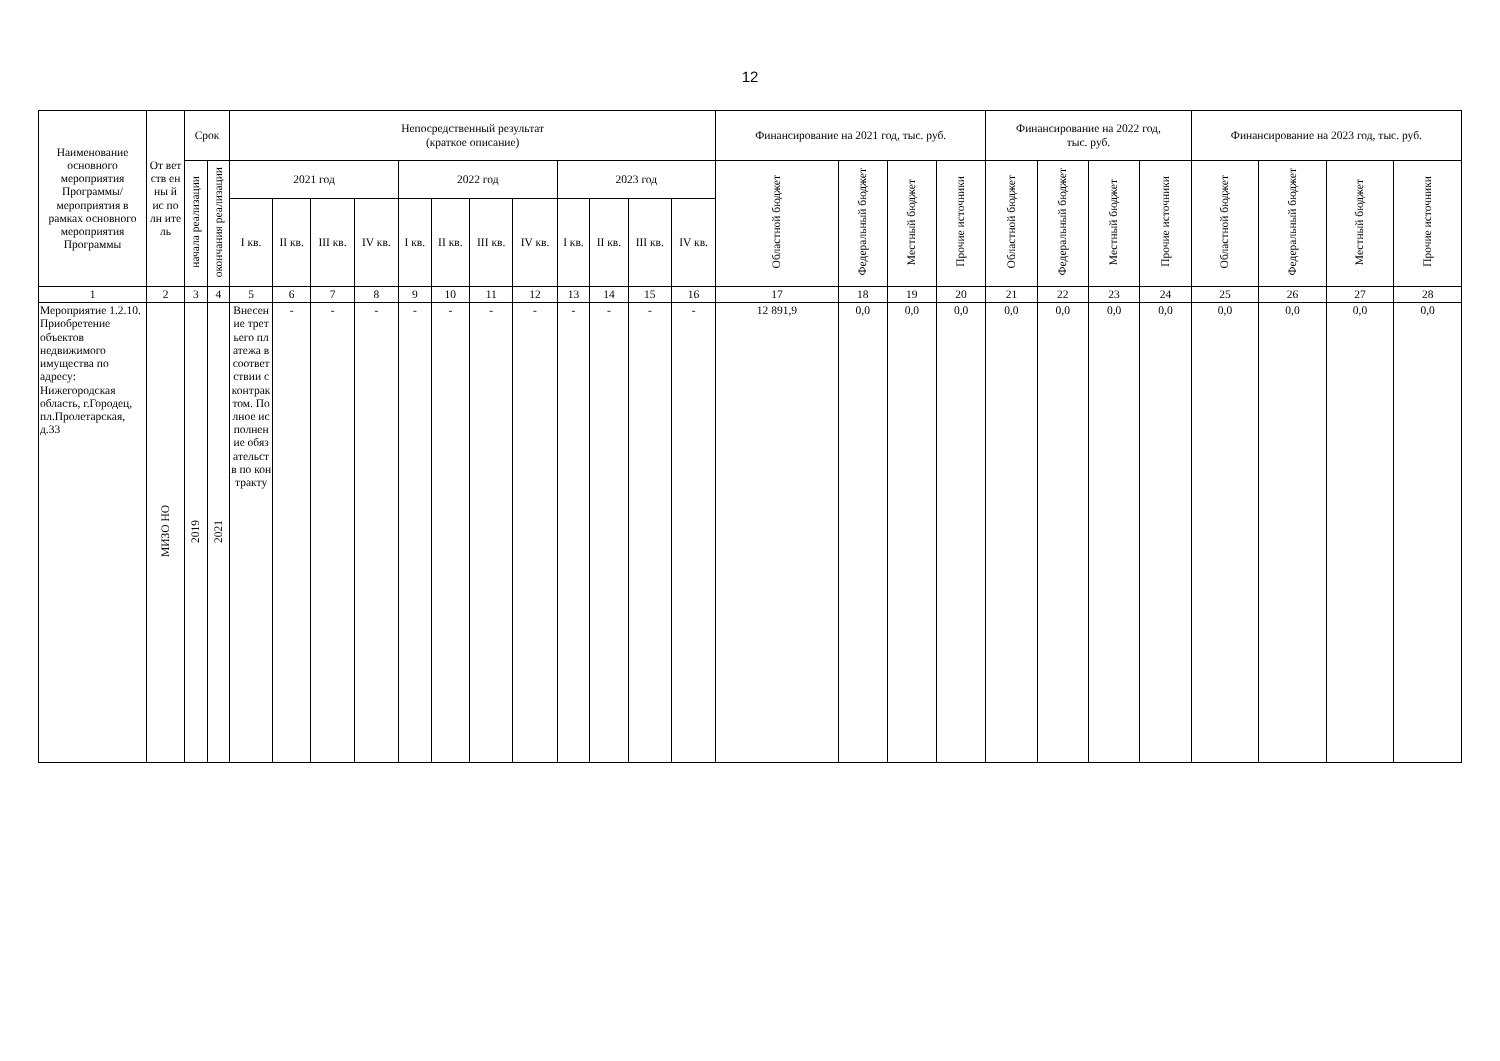12
| Наименование основного мероприятия Программы/ мероприятия в рамках основного мероприятия Программы | От вет ств ен ны й ис по лн ите ль | Срок | | Непосредственный результат (краткое описание) | | | | | | | | | | | | Финансирование на 2021 год, тыс. руб. | | | | Финансирование на 2022 год, тыс. руб. | | | | Финансирование на 2023 год, тыс. руб. | | | |
| --- | --- | --- | --- | --- | --- | --- | --- | --- | --- | --- | --- | --- | --- | --- | --- | --- | --- | --- | --- | --- | --- | --- | --- | --- | --- | --- | --- |
| | | начала реализации | окончания реализации | 2021 год | | | | 2022 год | | | | 2023 год | | | | Областной бюджет | Федеральный бюджет | Местный бюджет | Прочие источники | Областной бюджет | Федеральный бюджет | Местный бюджет | Прочие источники | Областной бюджет | Федеральный бюджет | Местный бюджет | Прочие источники |
| | | | | I кв. | II кв. | III кв. | IV кв. | I кв. | II кв. | III кв. | IV кв. | I кв. | II кв. | III кв. | IV кв. | | | | | | | | | | | | |
| 1 | 2 | 3 | 4 | 5 | 6 | 7 | 8 | 9 | 10 | 11 | 12 | 13 | 14 | 15 | 16 | 17 | 18 | 19 | 20 | 21 | 22 | 23 | 24 | 25 | 26 | 27 | 28 |
| Мероприятие 1.2.10. Приобретение объектов недвижимого имущества по адресу: Нижегородская область, г.Городец, пл.Пролетарская, д.33 | МИЗО НО | 2019 | 2021 | Внесение третьего платежа в соответствии с контрактом. Полное исполнение обязательств по контракту | - | - | - | - | - | - | - | - | - | - | - | 12 891,9 | 0,0 | 0,0 | 0,0 | 0,0 | 0,0 | 0,0 | 0,0 | 0,0 | 0,0 | 0,0 | 0,0 |